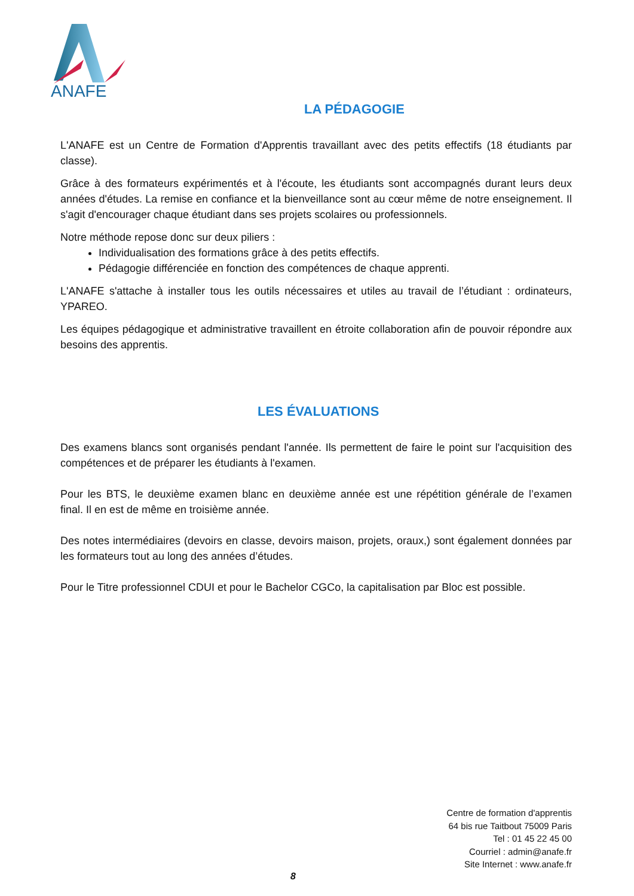ANAFE
LA PÉDAGOGIE
L'ANAFE est un Centre de Formation d'Apprentis travaillant avec des petits effectifs (18 étudiants par classe).
Grâce à des formateurs expérimentés et à l'écoute, les étudiants sont accompagnés durant leurs deux années d'études. La remise en confiance et la bienveillance sont au cœur même de notre enseignement. Il s'agit d'encourager chaque étudiant dans ses projets scolaires ou professionnels.
Notre méthode repose donc sur deux piliers :
Individualisation des formations grâce à des petits effectifs.
Pédagogie différenciée en fonction des compétences de chaque apprenti.
L'ANAFE s'attache à installer tous les outils nécessaires et utiles au travail de l’étudiant : ordinateurs, YPAREO.
Les équipes pédagogique et administrative travaillent en étroite collaboration afin de pouvoir répondre aux besoins des apprentis.
LES ÉVALUATIONS
Des examens blancs sont organisés pendant l'année. Ils permettent de faire le point sur l'acquisition des compétences et de préparer les étudiants à l'examen.
Pour les BTS, le deuxième examen blanc en deuxième année est une répétition générale de l’examen final. Il en est de même en troisième année.
Des notes intermédiaires (devoirs en classe, devoirs maison, projets, oraux,) sont également données par les formateurs tout au long des années d’études.
Pour le Titre professionnel CDUI et pour le Bachelor CGCo, la capitalisation par Bloc est possible.
Centre de formation d'apprentis
64 bis rue Taitbout 75009 Paris
Tel : 01 45 22 45 00
Courriel : admin@anafe.fr
Site Internet : www.anafe.fr
8